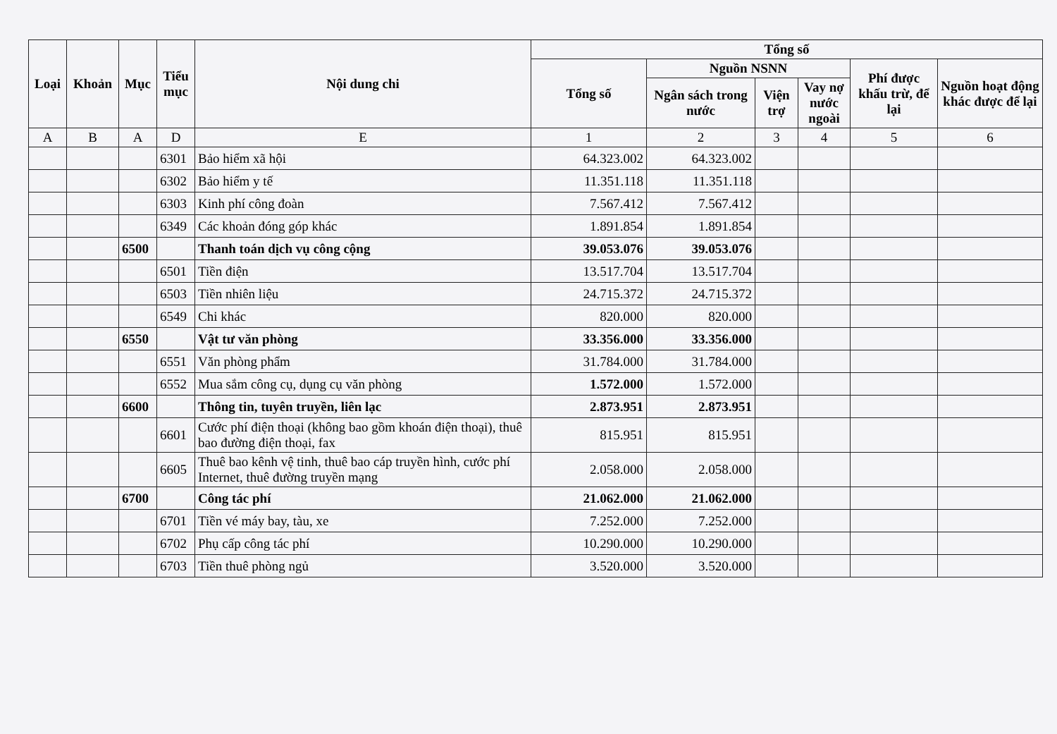| Loại | Khoản | Mục | Tiểu mục | Nội dung chi | Tổng số | | | | | |
| --- | --- | --- | --- | --- | --- | --- | --- | --- | --- | --- |
| | | | | | Tổng số | Nguồn NSNN | | | Phí được khấu trừ, để lại | Nguồn hoạt động khác được để lại |
| | | | | | | Ngân sách trong nước | Viện trợ | Vay nợ nước ngoài | | |
| A | B | A | D | E | 1 | 2 | 3 | 4 | 5 | 6 |
| | | | 6301 | Bảo hiểm xã hội | 64.323.002 | 64.323.002 | | | | |
| | | | 6302 | Bảo hiểm y tế | 11.351.118 | 11.351.118 | | | | |
| | | | 6303 | Kinh phí công đoàn | 7.567.412 | 7.567.412 | | | | |
| | | | 6349 | Các khoản đóng góp khác | 1.891.854 | 1.891.854 | | | | |
| | | 6500 | | Thanh toán dịch vụ công cộng | 39.053.076 | 39.053.076 | | | | |
| | | | 6501 | Tiền điện | 13.517.704 | 13.517.704 | | | | |
| | | | 6503 | Tiền nhiên liệu | 24.715.372 | 24.715.372 | | | | |
| | | | 6549 | Chi khác | 820.000 | 820.000 | | | | |
| | | 6550 | | Vật tư văn phòng | 33.356.000 | 33.356.000 | | | | |
| | | | 6551 | Văn phòng phẩm | 31.784.000 | 31.784.000 | | | | |
| | | | 6552 | Mua sắm công cụ, dụng cụ văn phòng | 1.572.000 | 1.572.000 | | | | |
| | | 6600 | | Thông tin, tuyên truyền, liên lạc | 2.873.951 | 2.873.951 | | | | |
| | | | 6601 | Cước phí điện thoại (không bao gồm khoán điện thoại), thuê bao đường điện thoại, fax | 815.951 | 815.951 | | | | |
| | | | 6605 | Thuê bao kênh vệ tinh, thuê bao cáp truyền hình, cước phí Internet, thuê đường truyền mạng | 2.058.000 | 2.058.000 | | | | |
| | | 6700 | | Công tác phí | 21.062.000 | 21.062.000 | | | | |
| | | | 6701 | Tiền vé máy bay, tàu, xe | 7.252.000 | 7.252.000 | | | | |
| | | | 6702 | Phụ cấp công tác phí | 10.290.000 | 10.290.000 | | | | |
| | | | 6703 | Tiền thuê phòng ngủ | 3.520.000 | 3.520.000 | | | | |